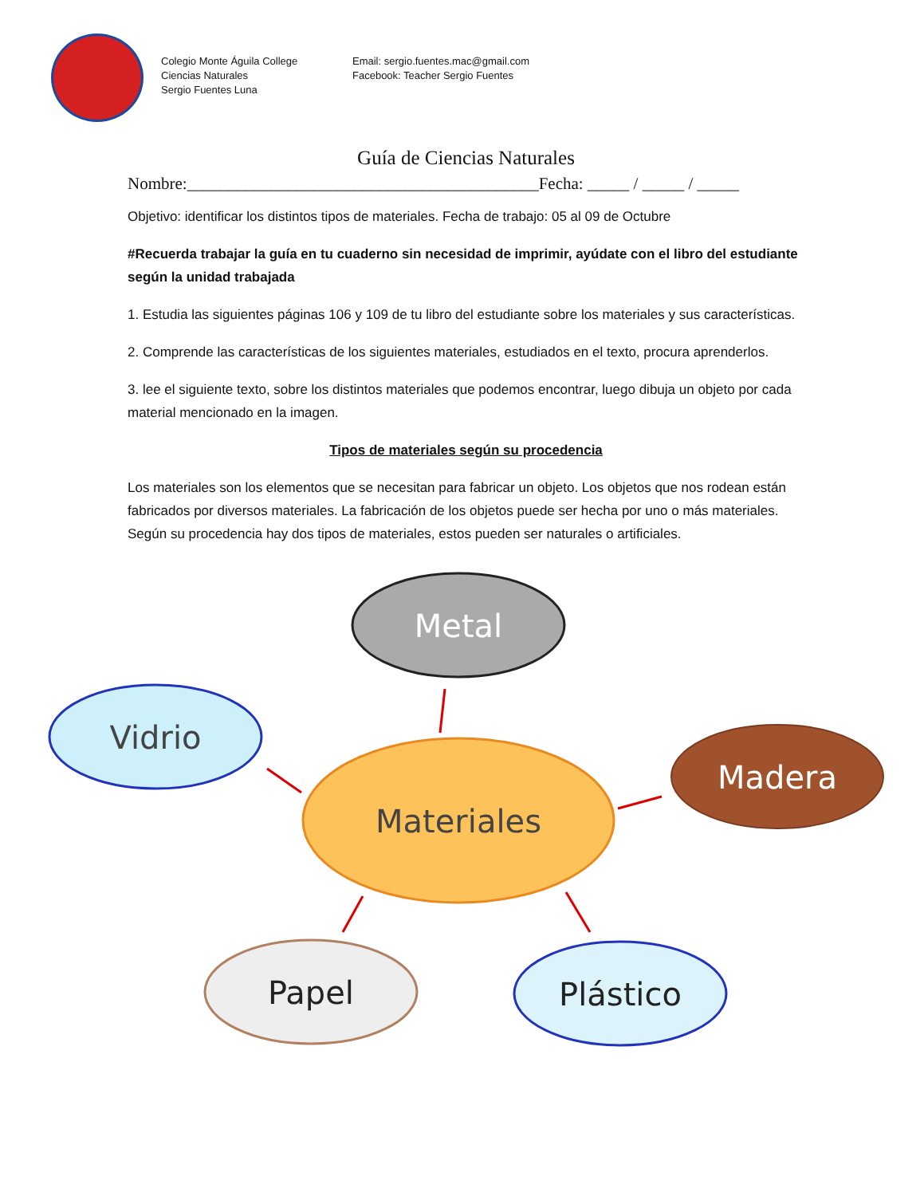Colegio Monte Águila College
Ciencias Naturales
Sergio Fuentes Luna
Email: sergio.fuentes.mac@gmail.com
Facebook: Teacher Sergio Fuentes
Guía de Ciencias Naturales
Nombre:__________________________________________Fecha: _____ / _____ / _____
Objetivo: identificar los distintos tipos de materiales. Fecha de trabajo: 05 al 09 de Octubre
#Recuerda trabajar la guía en tu cuaderno sin necesidad de imprimir, ayúdate con el libro del estudiante según la unidad trabajada
1. Estudia las siguientes páginas 106 y 109 de tu libro del estudiante sobre los materiales y sus características.
2. Comprende las características de los siguientes materiales, estudiados en el texto, procura aprenderlos.
3. lee el siguiente texto, sobre los distintos materiales que podemos encontrar, luego dibuja un objeto por cada material mencionado en la imagen.
Tipos de materiales según su procedencia
Los materiales son los elementos que se necesitan para fabricar un objeto. Los objetos que nos rodean están fabricados por diversos materiales. La fabricación de los objetos puede ser hecha por uno o más materiales. Según su procedencia hay dos tipos de materiales, estos pueden ser naturales o artificiales.
Metal
Vidrio
Materiales
Madera
Papel
Plástico